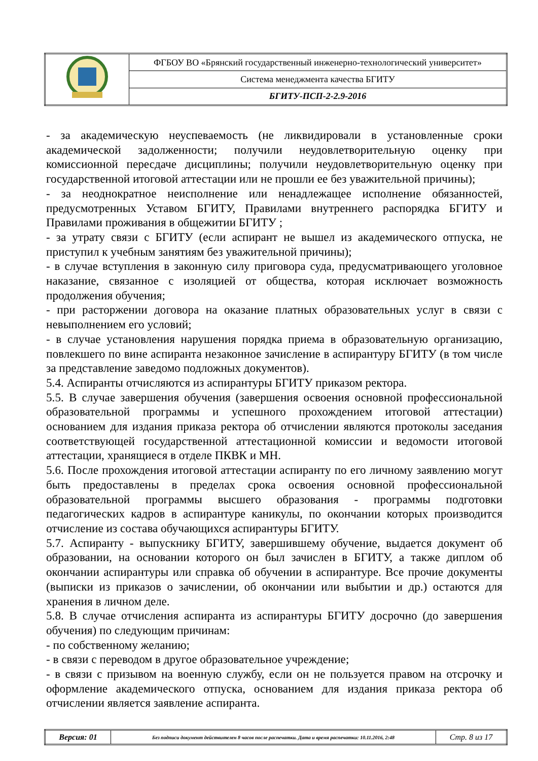| | ФГБОУ ВО «Брянский государственный инженерно-технологический университет» |
| | Система менеджмента качества БГИТУ |
| | БГИТУ-ПСП-2-2.9-2016 |
- за академическую неуспеваемость (не ликвидировали в установленные сроки академической задолженности; получили неудовлетворительную оценку при комиссионной пересдаче дисциплины; получили неудовлетворительную оценку при государственной итоговой аттестации или не прошли ее без уважительной причины);
- за неоднократное неисполнение или ненадлежащее исполнение обязанностей, предусмотренных Уставом БГИТУ, Правилами внутреннего распорядка БГИТУ и Правилами проживания в общежитии БГИТУ ;
- за утрату связи с БГИТУ (если аспирант не вышел из академического отпуска, не приступил к учебным занятиям без уважительной причины);
- в случае вступления в законную силу приговора суда, предусматривающего уголовное наказание, связанное с изоляцией от общества, которая исключает возможность продолжения обучения;
- при расторжении договора на оказание платных образовательных услуг в связи с невыполнением его условий;
- в случае установления нарушения порядка приема в образовательную организацию, повлекшего по вине аспиранта незаконное зачисление в аспирантуру БГИТУ (в том числе за представление заведомо подложных документов).
5.4. Аспиранты отчисляются из аспирантуры БГИТУ приказом ректора.
5.5. В случае завершения обучения (завершения освоения основной профессиональной образовательной программы и успешного прохождением итоговой аттестации) основанием для издания приказа ректора об отчислении являются протоколы заседания соответствующей государственной аттестационной комиссии и ведомости итоговой аттестации, хранящиеся в отделе ПКВК и МН.
5.6. После прохождения итоговой аттестации аспиранту по его личному заявлению могут быть предоставлены в пределах срока освоения основной профессиональной образовательной программы высшего образования - программы подготовки педагогических кадров в аспирантуре каникулы, по окончании которых производится отчисление из состава обучающихся аспирантуры БГИТУ.
5.7. Аспиранту - выпускнику БГИТУ, завершившему обучение, выдается документ об образовании, на основании которого он был зачислен в БГИТУ, а также диплом об окончании аспирантуры или справка об обучении в аспирантуре. Все прочие документы (выписки из приказов о зачислении, об окончании или выбытии и др.) остаются для хранения в личном деле.
5.8. В случае отчисления аспиранта из аспирантуры БГИТУ досрочно (до завершения обучения) по следующим причинам:
- по собственному желанию;
- в связи с переводом в другое образовательное учреждение;
- в связи с призывом на военную службу, если он не пользуется правом на отсрочку и оформление академического отпуска, основанием для издания приказа ректора об отчислении является заявление аспиранта.
| Версия: 01 | Без подписи документ действителен 8 часов после распечатки. Дата и время распечатки: 10.11.2016, 2:48 | Стр. 8 из 17 |